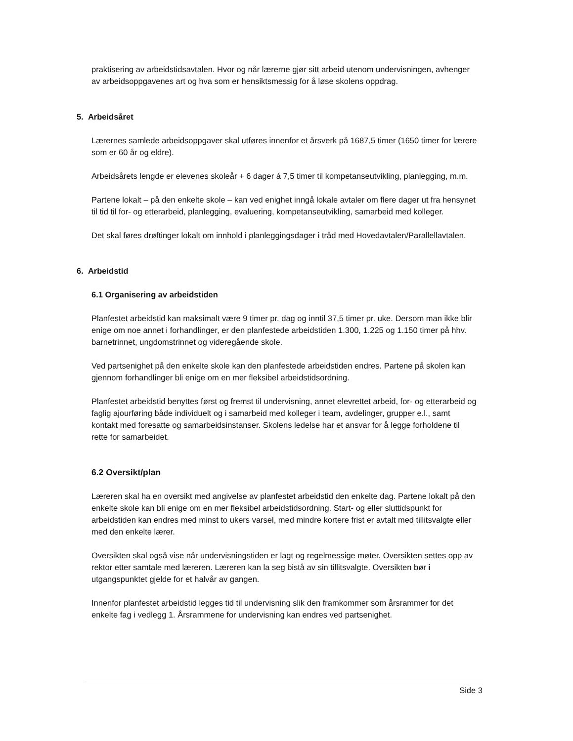praktisering av arbeidstidsavtalen. Hvor og når lærerne gjør sitt arbeid utenom undervisningen, avhenger av arbeidsoppgavenes art og hva som er hensiktsmessig for å løse skolens oppdrag.
5. Arbeidsåret
Lærernes samlede arbeidsoppgaver skal utføres innenfor et årsverk på 1687,5 timer (1650 timer for lærere som er 60 år og eldre).
Arbeidsårets lengde er elevenes skoleår + 6 dager á 7,5 timer til kompetanseutvikling, planlegging, m.m.
Partene lokalt – på den enkelte skole – kan ved enighet inngå lokale avtaler om flere dager ut fra hensynet til tid til for- og etterarbeid, planlegging, evaluering, kompetanseutvikling, samarbeid med kolleger.
Det skal føres drøftinger lokalt om innhold i planleggingsdager i tråd med Hovedavtalen/Parallellavtalen.
6. Arbeidstid
6.1 Organisering av arbeidstiden
Planfestet arbeidstid kan maksimalt være 9 timer pr. dag og inntil 37,5 timer pr. uke. Dersom man ikke blir enige om noe annet i forhandlinger, er den planfestede arbeidstiden 1.300, 1.225 og 1.150 timer på hhv. barnetrinnet, ungdomstrinnet og videregående skole.
Ved partsenighet på den enkelte skole kan den planfestede arbeidstiden endres. Partene på skolen kan gjennom forhandlinger bli enige om en mer fleksibel arbeidstidsordning.
Planfestet arbeidstid benyttes først og fremst til undervisning, annet elevrettet arbeid, for- og etterarbeid og faglig ajourføring både individuelt og i samarbeid med kolleger i team, avdelinger, grupper e.l., samt kontakt med foresatte og samarbeidsinstanser. Skolens ledelse har et ansvar for å legge forholdene til rette for samarbeidet.
6.2 Oversikt/plan
Læreren skal ha en oversikt med angivelse av planfestet arbeidstid den enkelte dag. Partene lokalt på den enkelte skole kan bli enige om en mer fleksibel arbeidstidsordning. Start- og eller sluttidspunkt for arbeidstiden kan endres med minst to ukers varsel, med mindre kortere frist er avtalt med tillitsvalgte eller med den enkelte lærer.
Oversikten skal også vise når undervisningstiden er lagt og regelmessige møter. Oversikten settes opp av rektor etter samtale med læreren. Læreren kan la seg bistå av sin tillitsvalgte. Oversikten bør i utgangspunktet gjelde for et halvår av gangen.
Innenfor planfestet arbeidstid legges tid til undervisning slik den framkommer som årsrammer for det enkelte fag i vedlegg 1. Årsrammene for undervisning kan endres ved partsenighet.
Side 3